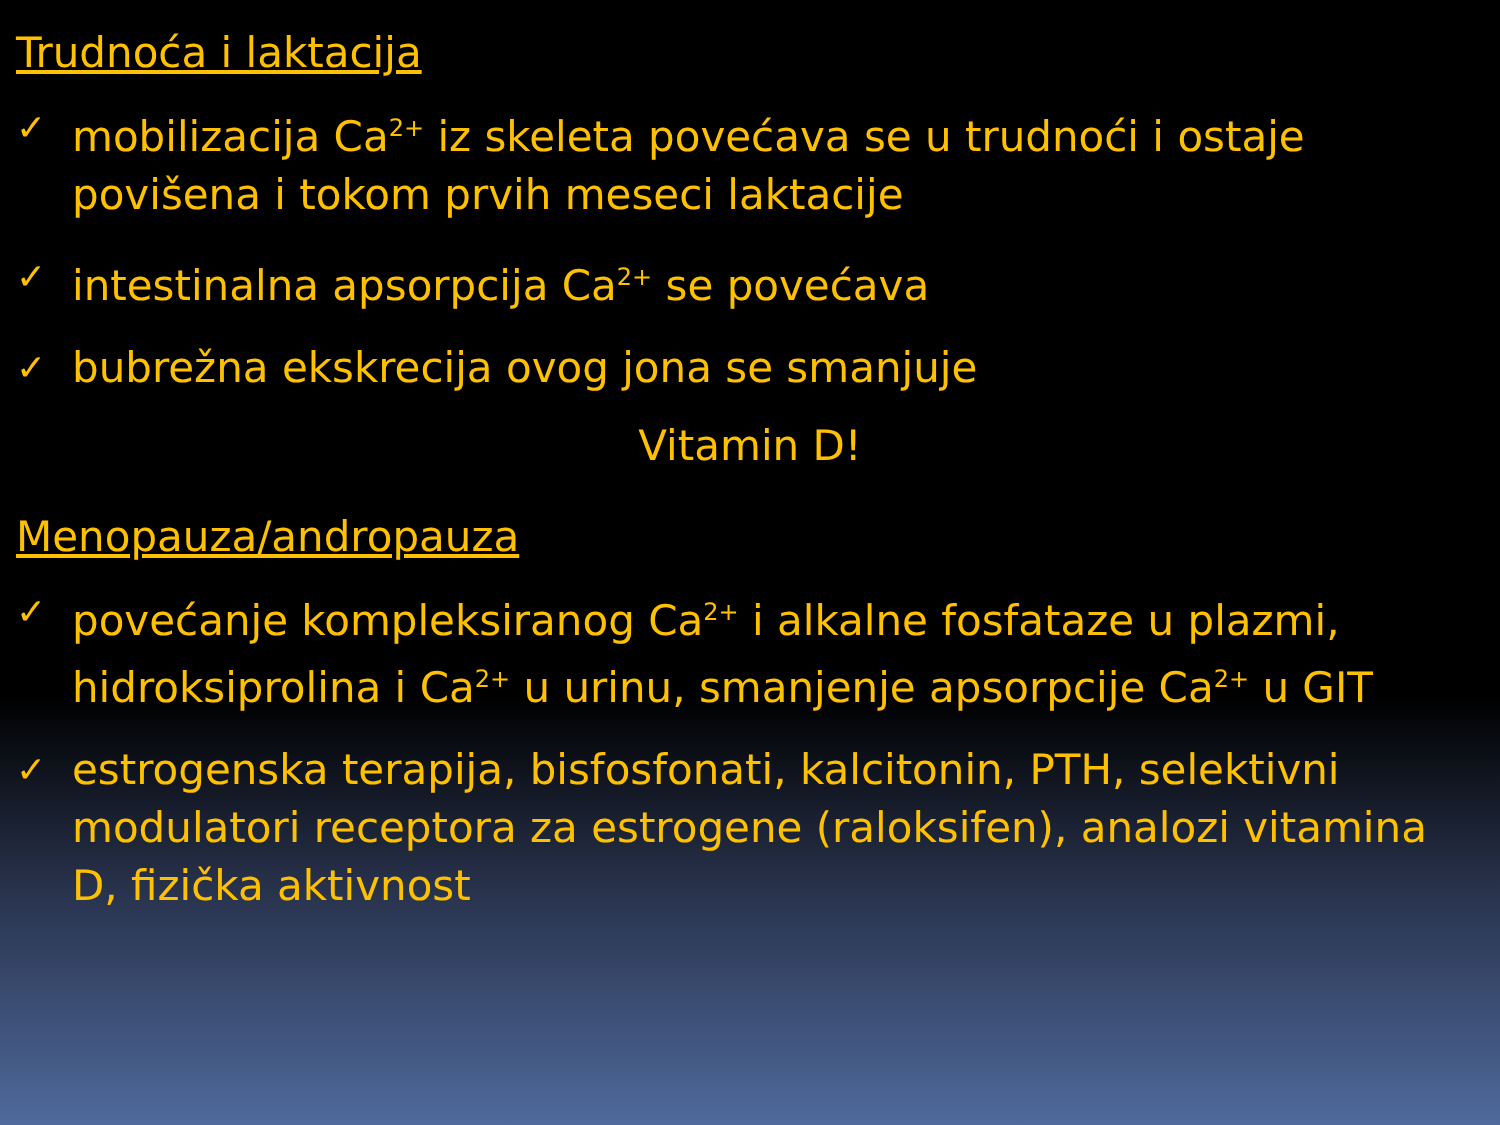Trudnoća i laktacija
✓
mobilizacija Ca<sup>2+</sup> iz skeleta povećava se u trudnoći i ostaje povišena i tokom prvih meseci laktacije
✓
intestinalna apsorpcija Ca<sup>2+</sup> se povećava
✓
bubrežna ekskrecija ovog jona se smanjuje
Vitamin D!
Menopauza/andropauza
✓
povećanje kompleksiranog Ca<sup>2+</sup> i alkalne fosfataze u plazmi, hidroksiprolina i Ca<sup>2+</sup> u urinu, smanjenje apsorpcije Ca<sup>2+</sup> u GIT
✓
estrogenska terapija, bisfosfonati, kalcitonin, PTH, selektivni modulatori receptora za estrogene (raloksifen), analozi vitamina D, fizička aktivnost